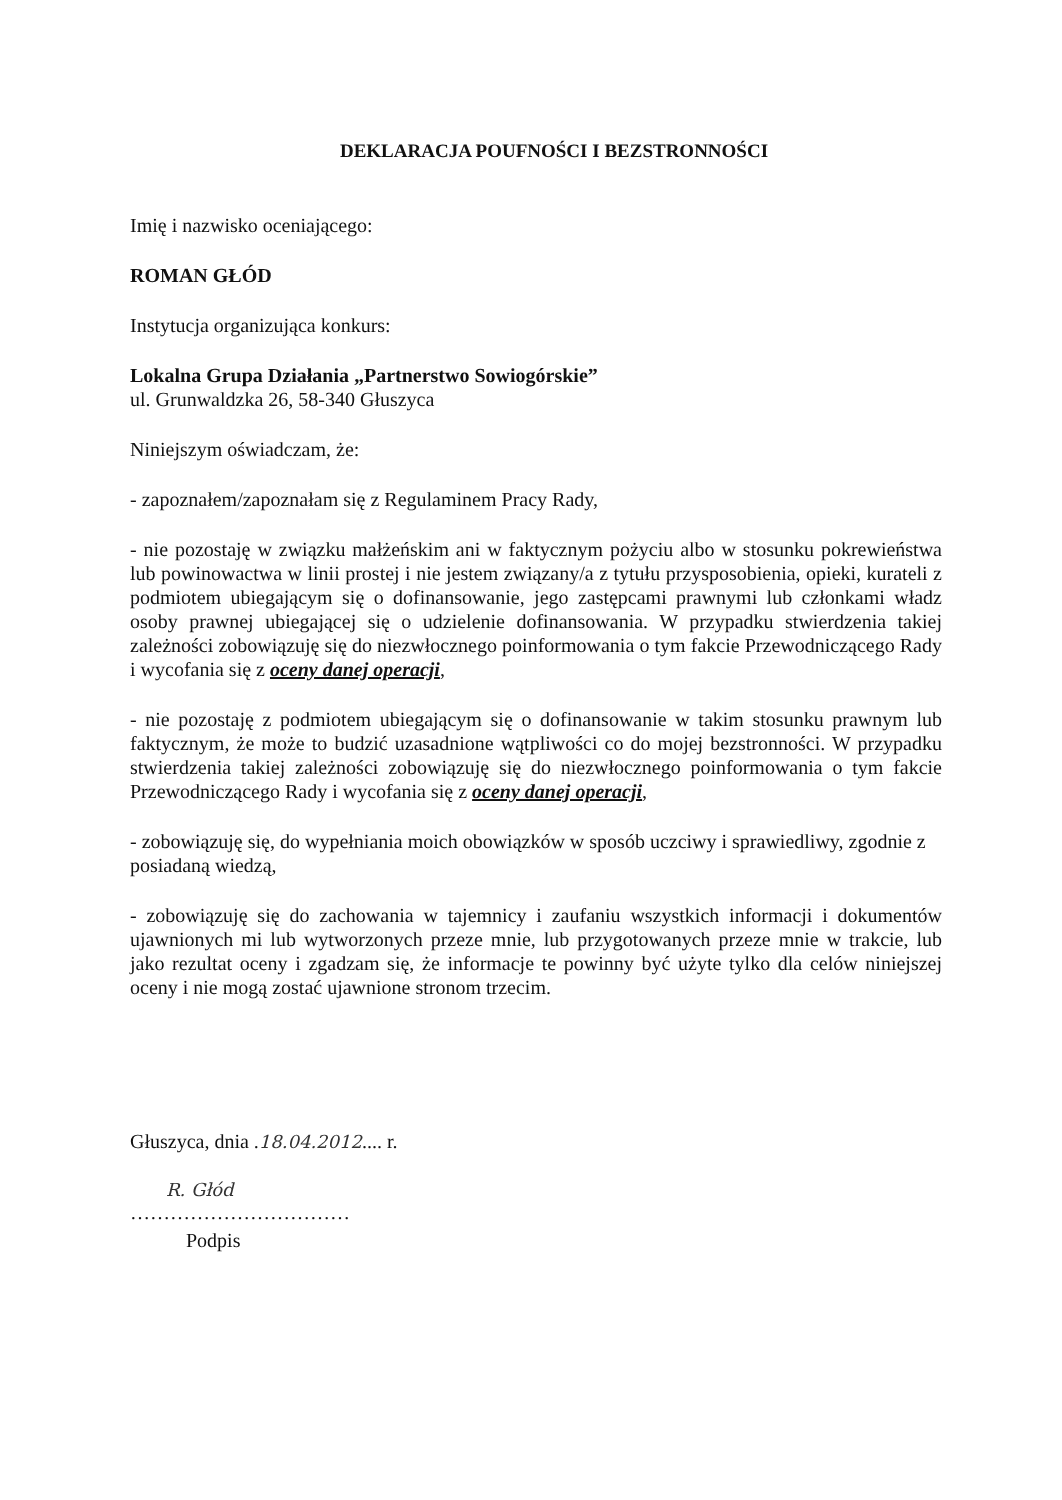DEKLARACJA POUFNOŚCI I BEZSTRONNOŚCI
Imię i nazwisko oceniającego:
ROMAN GŁÓD
Instytucja organizująca konkurs:
Lokalna Grupa Działania „Partnerstwo Sowiogórskie”
ul. Grunwaldzka 26, 58-340 Głuszyca
Niniejszym oświadczam, że:
- zapoznałem/zapoznałam się z Regulaminem Pracy Rady,
- nie pozostaję w związku małżeńskim ani w faktycznym pożyciu albo w stosunku pokrewieństwa lub powinowactwa w linii prostej i nie jestem związany/a z tytułu przysposobienia, opieki, kurateli z podmiotem ubiegającym się o dofinansowanie, jego zastępcami prawnymi lub członkami władz osoby prawnej ubiegającej się o udzielenie dofinansowania. W przypadku stwierdzenia takiej zależności zobowiązuję się do niezwłocznego poinformowania o tym fakcie Przewodniczącego Rady i wycofania się z oceny danej operacji,
- nie pozostaję z podmiotem ubiegającym się o dofinansowanie w takim stosunku prawnym lub faktycznym, że może to budzić uzasadnione wątpliwości co do mojej bezstronności. W przypadku stwierdzenia takiej zależności zobowiązuję się do niezwłocznego poinformowania o tym fakcie Przewodniczącego Rady i wycofania się z oceny danej operacji,
- zobowiązuję się, do wypełniania moich obowiązków w sposób uczciwy i sprawiedliwy, zgodnie z posiadaną wiedzą,
- zobowiązuję się do zachowania w tajemnicy i zaufaniu wszystkich informacji i dokumentów ujawnionych mi lub wytworzonych przeze mnie, lub przygotowanych przeze mnie w trakcie, lub jako rezultat oceny i zgadzam się, że informacje te powinny być użyte tylko dla celów niniejszej oceny i nie mogą zostać ujawnione stronom trzecim.
Głuszyca, dnia . 18.04.2012.... r.
R. Głód
……………………………
Podpis